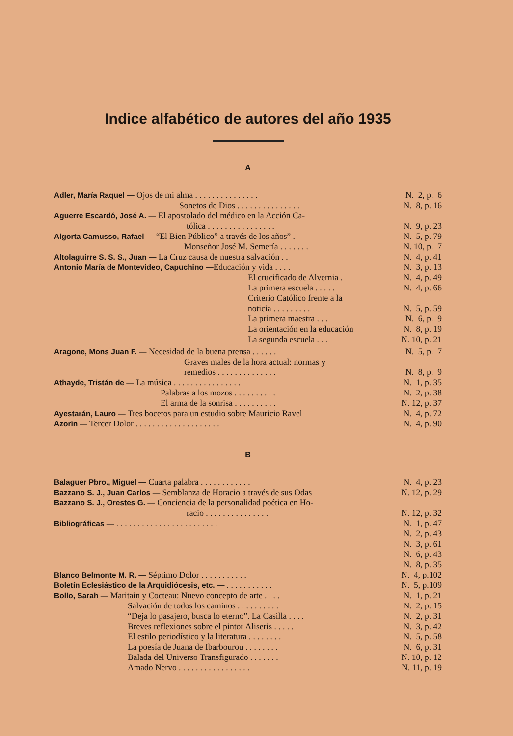Indice alfabético de autores del año 1935
A
Adler, María Raquel — Ojos de mi alma . . . . . . . . . . . . . . . N. 2, p. 6
Sonetos de Dios . . . . . . . . . . . . . . . N. 8, p. 16
Aguerre Escardó, José A. — El apostolado del médico en la Acción Ca-
tólica . . . . . . . . . . . . . . . . N. 9, p. 23
Algorta Camusso, Rafael — “El Bien Público” a través de los años” . N. 5, p. 79
Monseñor José M. Semería . . . . . . . N. 10, p. 7
Altolaguirre S. S. S., Juan — La Cruz causa de nuestra salvación . . N. 4, p. 41
Antonio María de Montevideo, Capuchino —Educación y vida . . . . N. 3, p. 13
El crucificado de Alvernia . N. 4, p. 49
La primera escuela . . . . . N. 4, p. 66
Criterio Católico frente a la
noticia . . . . . . . . . N. 5, p. 59
La primera maestra . . . N. 6, p. 9
La orientación en la educación N. 8, p. 19
La segunda escuela . . . N. 10, p. 21
Aragone, Mons Juan F. — Necesidad de la buena prensa . . . . . . N. 5, p. 7
Graves males de la hora actual: normas y
remedios . . . . . . . . . . . . . . N. 8, p. 9
Athayde, Tristán de — La música . . . . . . . . . . . . . . . . N. 1, p. 35
Palabras a los mozos . . . . . . . . . . N. 2, p. 38
El arma de la sonrisa . . . . . . . . . . N. 12, p. 37
Ayestarán, Lauro — Tres bocetos para un estudio sobre Mauricio Ravel N. 4, p. 72
Azorín — Tercer Dolor . . . . . . . . . . . . . . . . . . . . N. 4, p. 90
B
Balaguer Pbro., Miguel — Cuarta palabra . . . . . . . . . . . . N. 4, p. 23
Bazzano S. J., Juan Carlos — Semblanza de Horacio a través de sus Odas N. 12, p. 29
Bazzano S. J., Orestes G. — Conciencia de la personalidad poética en Ho-
racio . . . . . . . . . . . . . . . N. 12, p. 32
Bibliográficas — . . . . . . . . . . . . . . . . . . . . . . . . N. 1, p. 47
N. 2, p. 43
N. 3, p. 61
N. 6, p. 43
N. 8, p. 35
Blanco Belmonte M. R. — Séptimo Dolor . . . . . . . . . . . N. 4, p.102
Boletín Eclesiástico de la Arquidiócesis, etc. — . . . . . . . . . . . N. 5, p.109
Bollo, Sarah — Maritain y Cocteau: Nuevo concepto de arte . . . . N. 1, p. 21
Salvación de todos los caminos . . . . . . . . . . N. 2, p. 15
“Deja lo pasajero, busca lo eterno”. La Casilla . . . . N. 2, p. 31
Breves reflexiones sobre el pintor Aliseris . . . . . N. 3, p. 42
El estilo periodístico y la literatura . . . . . . . . N. 5, p. 58
La poesía de Juana de Ibarbourou . . . . . . . . N. 6, p. 31
Balada del Universo Transfigurado . . . . . . . N. 10, p. 12
Amado Nervo . . . . . . . . . . . . . . . . . N. 11, p. 19